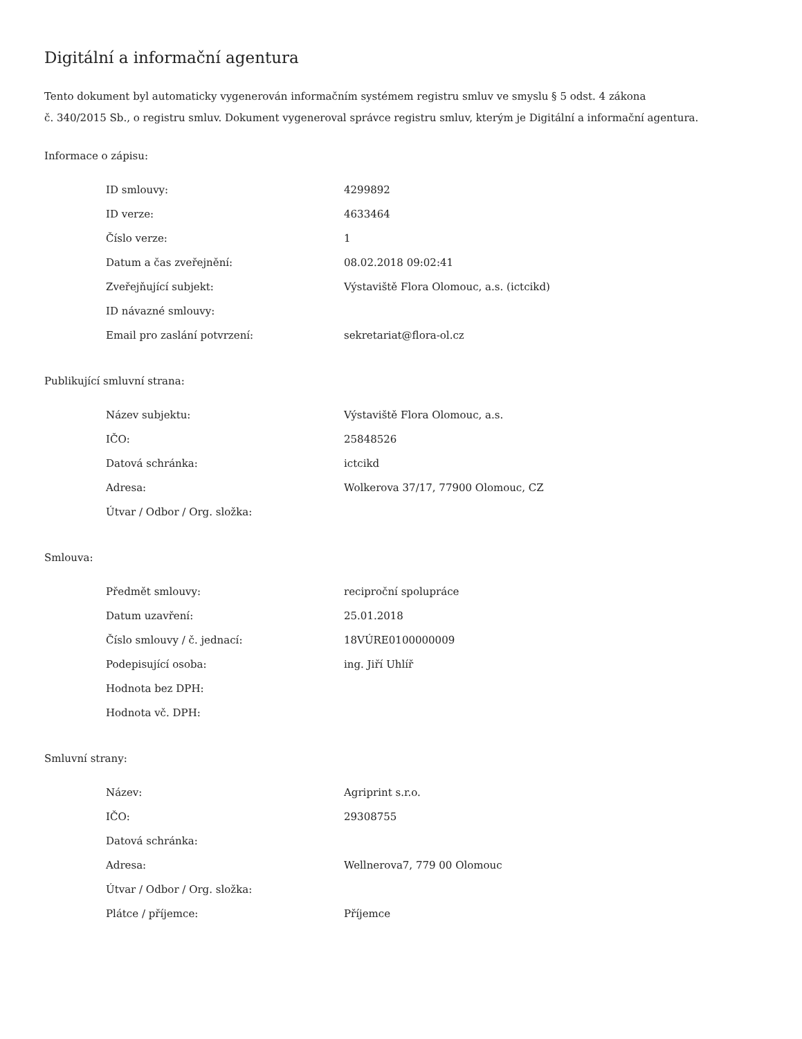Digitální a informační agentura
Tento dokument byl automaticky vygenerován informačním systémem registru smluv ve smyslu § 5 odst. 4 zákona
č. 340/2015 Sb., o registru smluv. Dokument vygeneroval správce registru smluv, kterým je Digitální a informační agentura.
Informace o zápisu:
| ID smlouvy: | 4299892 |
| ID verze: | 4633464 |
| Číslo verze: | 1 |
| Datum a čas zveřejnění: | 08.02.2018 09:02:41 |
| Zveřejňující subjekt: | Výstaviště Flora Olomouc, a.s. (ictcikd) |
| ID návazné smlouvy: | |
| Email pro zaslání potvrzení: | sekretariat@flora-ol.cz |
Publikující smluvní strana:
| Název subjektu: | Výstaviště Flora Olomouc, a.s. |
| IČO: | 25848526 |
| Datová schránka: | ictcikd |
| Adresa: | Wolkerova 37/17, 77900 Olomouc, CZ |
| Útvar / Odbor / Org. složka: | |
Smlouva:
| Předmět smlouvy: | reciproční spolupráce |
| Datum uzavření: | 25.01.2018 |
| Číslo smlouvy / č. jednací: | 18VÚRE0100000009 |
| Podepisující osoba: | ing. Jiří Uhlíř |
| Hodnota bez DPH: | |
| Hodnota vč. DPH: | |
Smluvní strany:
| Název: | Agriprint s.r.o. |
| IČO: | 29308755 |
| Datová schránka: | |
| Adresa: | Wellnerova7, 779 00 Olomouc |
| Útvar / Odbor / Org. složka: | |
| Plátce / příjemce: | Příjemce |